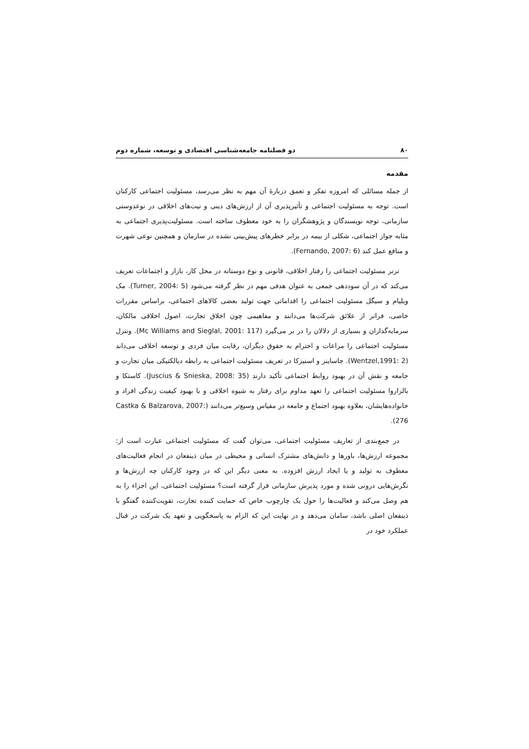۸۰ دو فصلنامه جامعه‌شناسی اقتصادی و توسعه، شماره دوم
مقدمه
از جمله مسائلی که امروزه تفکر و تعمق دربارهٔ آن مهم به نظر می‌رسد، مسئولیت اجتماعی کارکنان است. توجه به مسئولیت اجتماعی و تأثیرپذیری آن از ارزش‌های دینی و نیت‌های اخلاقی در نوعدوستی سازمانی، توجه نویسندگان و پژوهشگران را به خود معطوف ساخته است. مسئولیت‌پذیری اجتماعی به مثابه جواز اجتماعی، شکلی از بیمه در برابر خطرهای پیش‌بینی نشده در سازمان و همچنین نوعی شهرت و منافع عمل کند (Fernando, 2007: 6).
ترنر مسئولیت اجتماعی را رفتار اخلاقی، قانونی و نوع دوستانه در محل کار، بازار و اجتماعات تعریف می‌کند که در آن سوددهی جمعی به عنوان هدفی مهم در نظر گرفته می‌شود (Turner, 2004: 5). مک ویلیام و سیگل مسئولیت اجتماعی را اقداماتی جهت تولید بعضی کالاهای اجتماعی، براساس مقررات خاصی، فراتر از علائق شرکت‌ها می‌دانند و مفاهیمی چون اخلاق تجارت، اصول اخلاقی مالکان، سرمایه‌گذاران و بسیاری از دلالان را در بر می‌گیرد (Mc Williams and Sieglal, 2001: 117). ونتزل مسئولیت اجتماعی را مراعات و احترام به حقوق دیگران، رقابت میان فردی و توسعه اخلاقی می‌داند (Wentzel,1991: 2). جاساینز و اسنیزکا در تعریف مسئولیت اجتماعی به رابطه دیالکتیکی میان تجارت و جامعه و نقش آن در بهبود روابط اجتماعی تأکید دارند (Juscius & Snieska, 2008: 35). کاستکا و بالزاروا مسئولیت اجتماعی را تعهد مداوم برای رفتار به شیوه اخلاقی و با بهبود کیفیت زندگی افراد و خانواده‌هایشان، بعلاوه بهبود اجتماع و جامعه در مقیاس وسیع‌تر می‌دانند (Castka & Balzarova, 2007: 276).
در جمع‌بندی از تعاریف مسئولیت اجتماعی، می‌توان گفت که مسئولیت اجتماعی عبارت است از: مجموعه ارزش‌ها، باورها و دانش‌های مشترک انسانی و محیطی در میان ذینفعان در انجام فعالیت‌های معطوف به تولید و یا ایجاد ارزش افزوده. به معنی دیگر این که در وجود کارکنان چه ارزش‌ها و نگرش‌هایی درونی شده و مورد پذیرش سازمانی قرار گرفته است؟ مسئولیت اجتماعی، این اجزاء را به هم وصل می‌کند و فعالیت‌ها را حول یک چارچوب خاص که حمایت کننده تجارت، تقویت‌کننده گفتگو با ذینفعان اصلی باشد، سامان می‌دهد و در نهایت این که الزام به پاسخگویی و تعهد یک شرکت در قبال عملکرد خود در